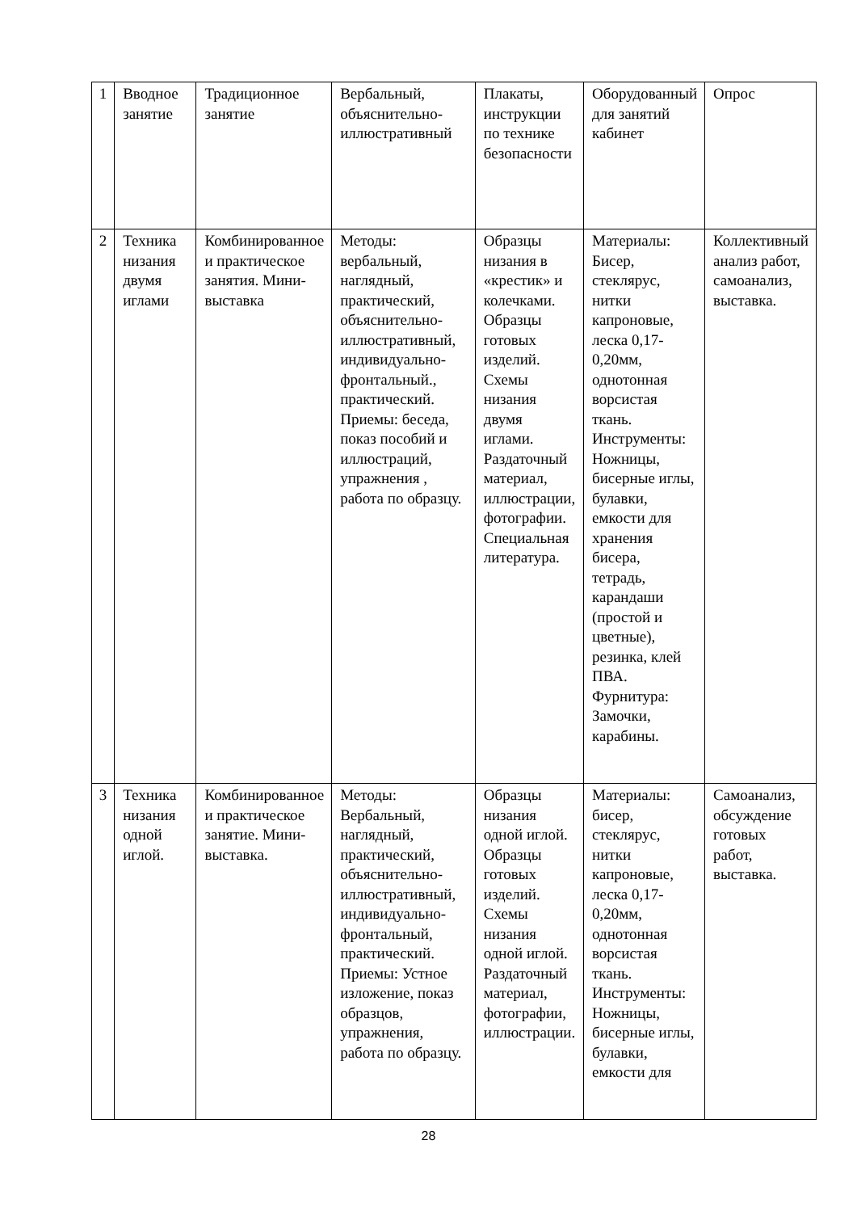| 1 | Вводное занятие | Традиционное занятие | Вербальный, объяснительно-иллюстративный | Плакаты, инструкции по технике безопасности | Оборудованный для занятий кабинет | Опрос |
| 2 | Техника низания двумя иглами | Комбинированное и практическое занятия. Мини-выставка | Методы: вербальный, наглядный, практический, объяснительно-иллюстративный, индивидуально-фронтальный., практический. Приемы: беседа, показ пособий и иллюстраций, упражнения , работа по образцу. | Образцы низания в «крестик» и колечками. Образцы готовых изделий. Схемы низания двумя иглами. Раздаточный материал, иллюстрации, фотографии. Специальная литература. | Материалы: Бисер, стеклярус, нитки капроновые, леска 0,17-0,20мм, однотонная ворсистая ткань. Инструменты: Ножницы, бисерные иглы, булавки, емкости для хранения бисера, тетрадь, карандаши (простой и цветные), резинка, клей ПВА. Фурнитура: Замочки, карабины. | Коллективный анализ работ, самоанализ, выставка. |
| 3 | Техника низания одной иглой. | Комбинированное и практическое занятие. Мини-выставка. | Методы: Вербальный, наглядный, практический, объяснительно-иллюстративный, индивидуально-фронтальный, практический. Приемы: Устное изложение, показ образцов, упражнения, работа по образцу. | Образцы низания одной иглой. Образцы готовых изделий. Схемы низания одной иглой. Раздаточный материал, фотографии, иллюстрации. | Материалы: бисер, стеклярус, нитки капроновые, леска 0,17-0,20мм, однотонная ворсистая ткань. Инструменты: Ножницы, бисерные иглы, булавки, емкости для | Самоанализ, обсуждение готовых работ, выставка. |
28